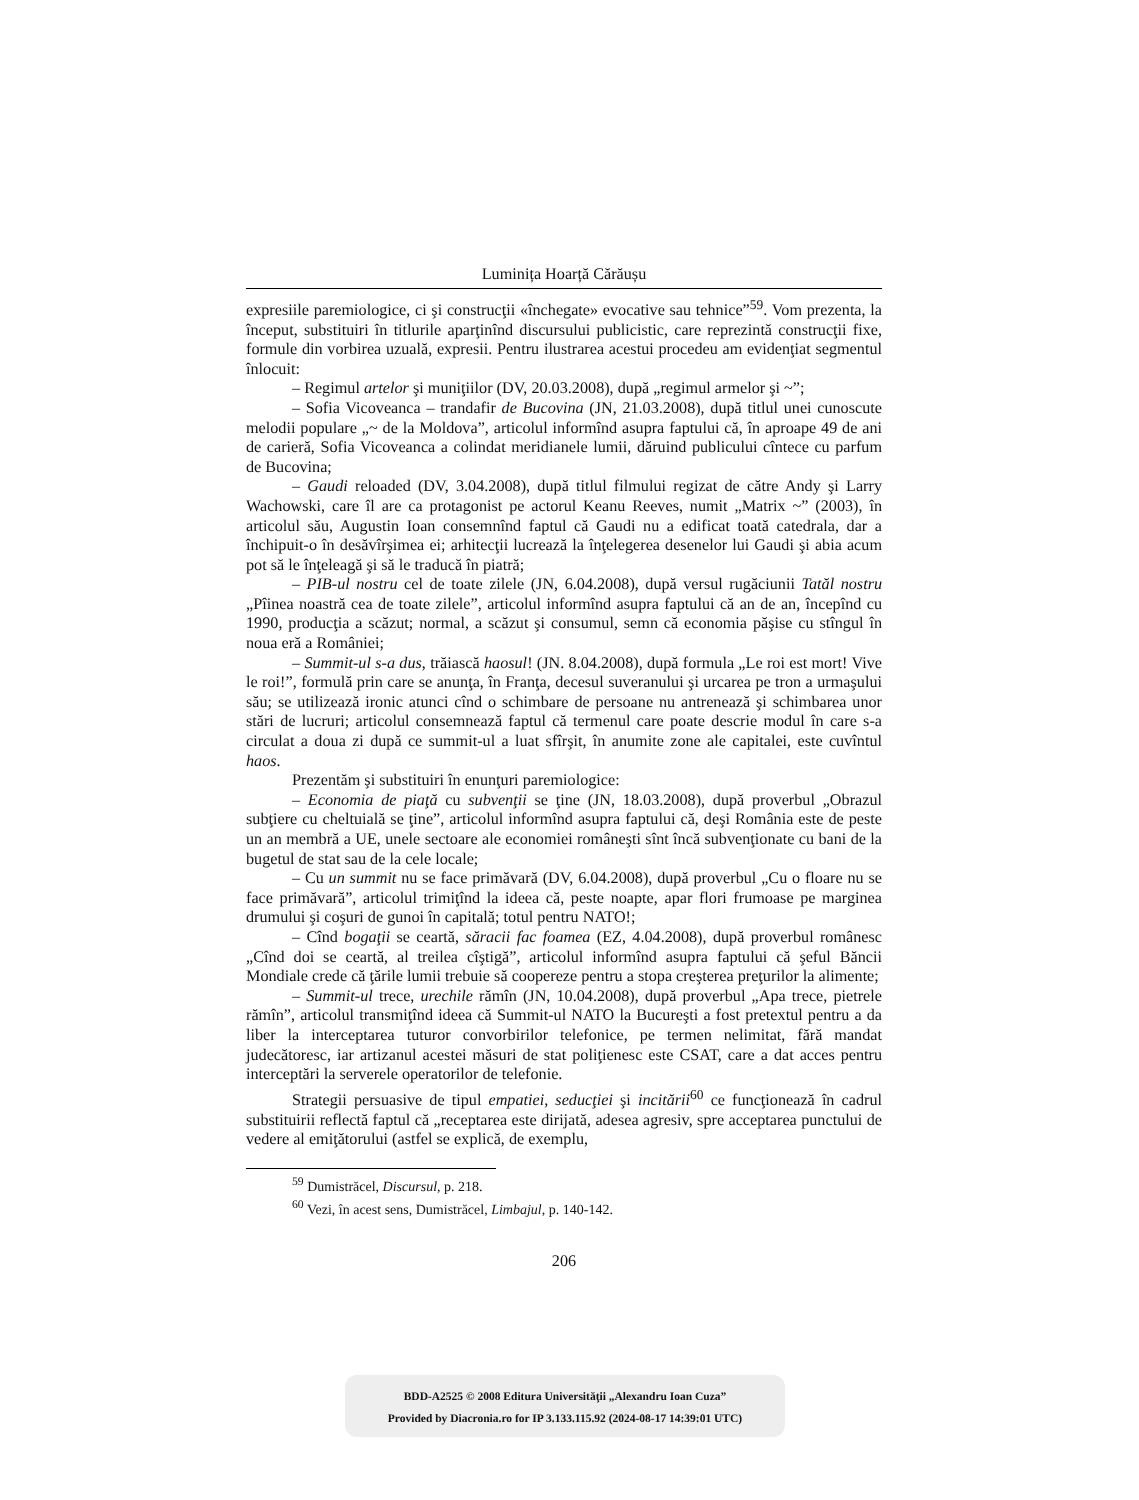Luminița Hoarță Cărăușu
expresiile paremiologice, ci şi construcţii «închegate» evocative sau tehnice”<sup>59</sup>. Vom prezenta, la început, substituiri în titlurile aparţinînd discursului publicistic, care reprezintă construcţii fixe, formule din vorbirea uzuală, expresii. Pentru ilustrarea acestui procedeu am evidenţiat segmentul înlocuit:
– Regimul artelor şi muniţiilor (DV, 20.03.2008), după „regimul armelor şi ~”;
– Sofia Vicoveanca – trandafir de Bucovina (JN, 21.03.2008), după titlul unei cunoscute melodii populare „~ de la Moldova”, articolul informînd asupra faptului că, în aproape 49 de ani de carieră, Sofia Vicoveanca a colindat meridianele lumii, dăruind publicului cîntece cu parfum de Bucovina;
– Gaudi reloaded (DV, 3.04.2008), după titlul filmului regizat de către Andy şi Larry Wachowski, care îl are ca protagonist pe actorul Keanu Reeves, numit „Matrix ~” (2003), în articolul său, Augustin Ioan consemnînd faptul că Gaudi nu a edificat toată catedrala, dar a închipuit-o în desăvîrşimea ei; arhitecţii lucrează la înţelegerea desenelor lui Gaudi şi abia acum pot să le înţeleagă şi să le traducă în piatră;
– PIB-ul nostru cel de toate zilele (JN, 6.04.2008), după versul rugăciunii Tatăl nostru „Pîinea noastră cea de toate zilele”, articolul informînd asupra faptului că an de an, începînd cu 1990, producţia a scăzut; normal, a scăzut şi consumul, semn că economia păşise cu stîngul în noua eră a României;
– Summit-ul s-a dus, trăiască haosul! (JN. 8.04.2008), după formula „Le roi est mort! Vive le roi!”, formulă prin care se anunţa, în Franţa, decesul suveranului şi urcarea pe tron a urmaşului său; se utilizează ironic atunci cînd o schimbare de persoane nu antrenează şi schimbarea unor stări de lucruri; articolul consemnează faptul că termenul care poate descrie modul în care s-a circulat a doua zi după ce summit-ul a luat sfîrşit, în anumite zone ale capitalei, este cuvîntul haos.
Prezentăm şi substituiri în enunţuri paremiologice:
– Economia de piaţă cu subvenţii se ţine (JN, 18.03.2008), după proverbul „Obrazul subţiere cu cheltuială se ţine”, articolul informînd asupra faptului că, deşi România este de peste un an membră a UE, unele sectoare ale economiei româneşti sînt încă subvenţionate cu bani de la bugetul de stat sau de la cele locale;
– Cu un summit nu se face primăvară (DV, 6.04.2008), după proverbul „Cu o floare nu se face primăvară”, articolul trimiţînd la ideea că, peste noapte, apar flori frumoase pe marginea drumului şi coşuri de gunoi în capitală; totul pentru NATO!;
– Cînd bogaţii se ceartă, săracii fac foamea (EZ, 4.04.2008), după proverbul românesc „Cînd doi se ceartă, al treilea cîştigă”, articolul informînd asupra faptului că şeful Băncii Mondiale crede că ţările lumii trebuie să coopereze pentru a stopa creşterea preţurilor la alimente;
– Summit-ul trece, urechile rămîn (JN, 10.04.2008), după proverbul „Apa trece, pietrele rămîn”, articolul transmiţînd ideea că Summit-ul NATO la Bucureşti a fost pretextul pentru a da liber la interceptarea tuturor convorbirilor telefonice, pe termen nelimitat, fără mandat judecătoresc, iar artizanul acestei măsuri de stat poliţienesc este CSAT, care a dat acces pentru interceptări la serverele operatorilor de telefonie.
Strategii persuasive de tipul empatiei, seducţiei şi incitării<sup>60</sup> ce funcţionează în cadrul substituirii reflectă faptul că „receptarea este dirijată, adesea agresiv, spre acceptarea punctului de vedere al emiţătorului (astfel se explică, de exemplu,
<sup>59</sup> Dumistrăcel, Discursul, p. 218.
<sup>60</sup> Vezi, în acest sens, Dumistrăcel, Limbajul, p. 140-142.
206
BDD-A2525 © 2008 Editura Universităţii „Alexandru Ioan Cuza”
Provided by Diacronia.ro for IP 3.133.115.92 (2024-08-17 14:39:01 UTC)